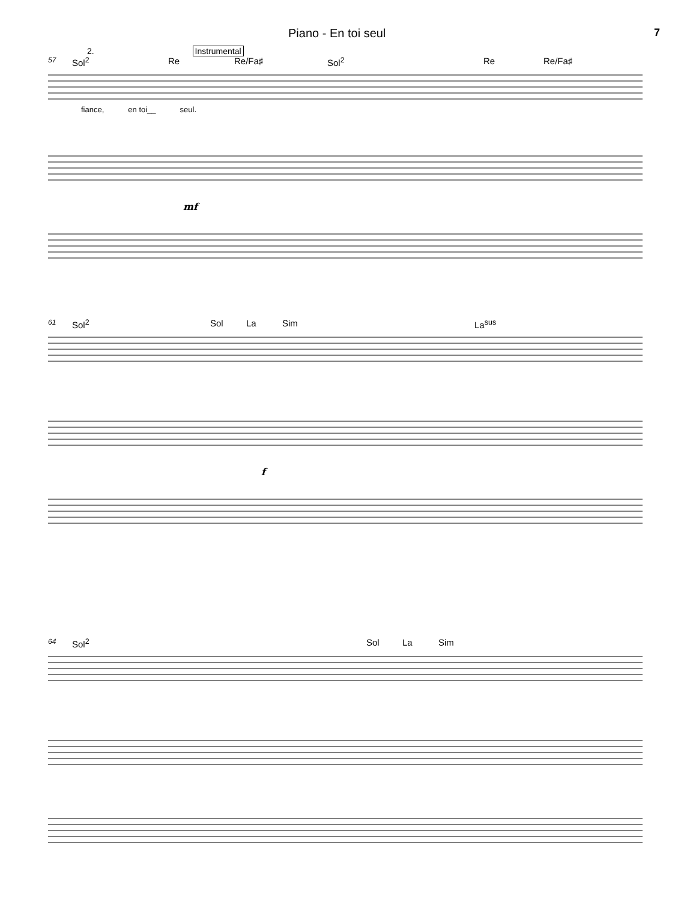Piano - En toi seul 7
2. Instrumental
57 Sol<sup>2</sup> Re Re/Fa♯ Sol<sup>2</sup> Re Re/Fa♯
fiance, en toi__ seul.
mf
61 Sol<sup>2</sup> Sol La Sim La<sup>sus</sup>
f
64 Sol<sup>2</sup> Sol La Sim